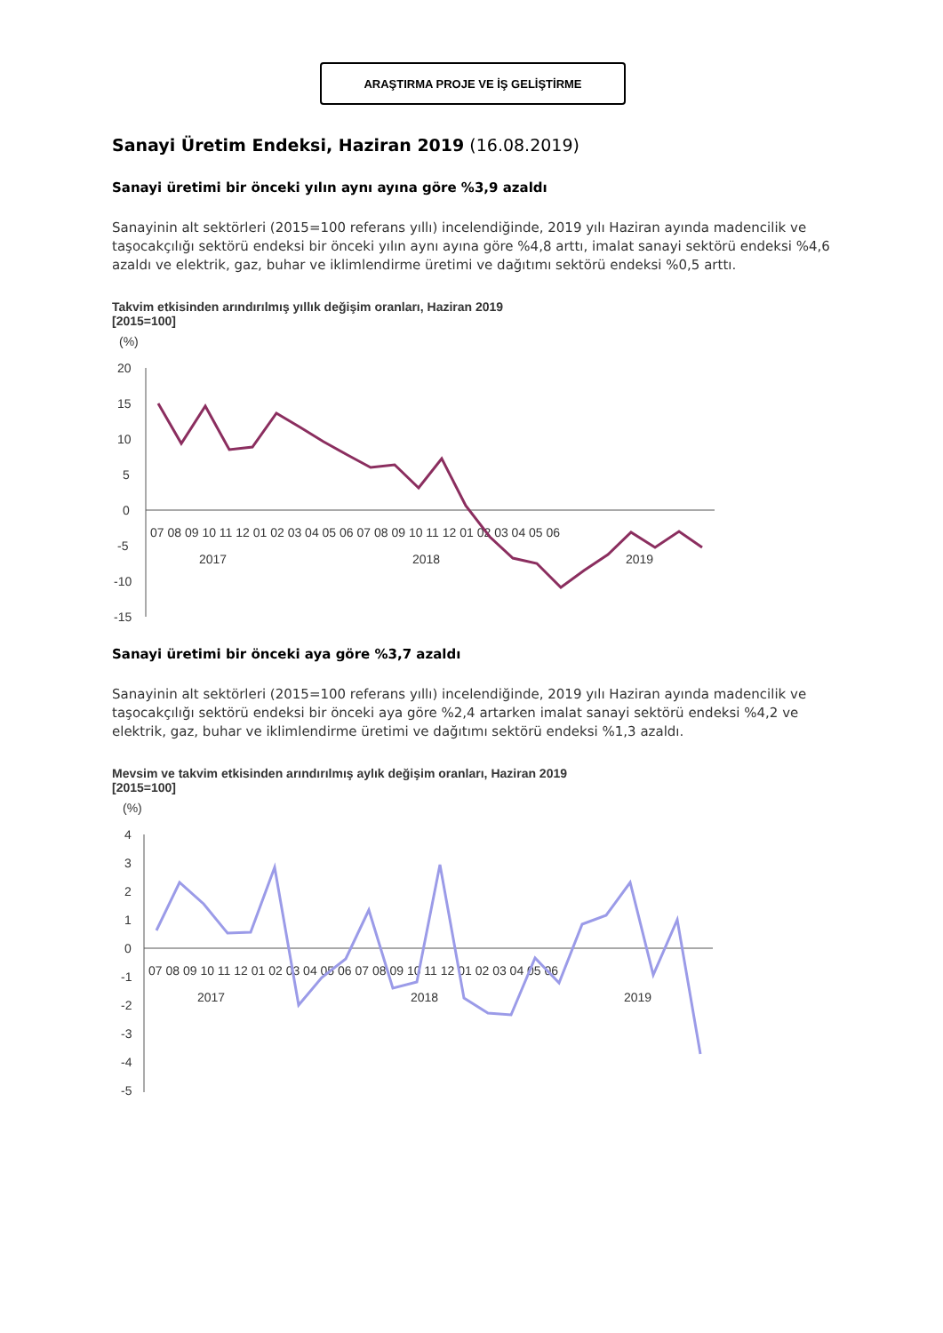ARAŞTIRMA PROJE VE İŞ GELİŞTİRME
Sanayi Üretim Endeksi, Haziran 2019 (16.08.2019)
Sanayi üretimi bir önceki yılın aynı ayına göre %3,9 azaldı
Sanayinin alt sektörleri (2015=100 referans yıllı) incelendiğinde, 2019 yılı Haziran ayında madencilik ve taşocakçılığı sektörü endeksi bir önceki yılın aynı ayına göre %4,8 arttı, imalat sanayi sektörü endeksi %4,6 azaldı ve elektrik, gaz, buhar ve iklimlendirme üretimi ve dağıtımı sektörü endeksi %0,5 arttı.
Takvim etkisinden arındırılmış yıllık değişim oranları, Haziran 2019
[2015=100]
(%)
20
15
10
5
0
-5
-10
-15
07 08 09 10 11 12 01 02 03 04 05 06 07 08 09 10 11 12 01 02 03 04 05 06
2017
2018
2019
Sanayi üretimi bir önceki aya göre %3,7 azaldı
Sanayinin alt sektörleri (2015=100 referans yıllı) incelendiğinde, 2019 yılı Haziran ayında madencilik ve taşocakçılığı sektörü endeksi bir önceki aya göre %2,4 artarken imalat sanayi sektörü endeksi %4,2 ve elektrik, gaz, buhar ve iklimlendirme üretimi ve dağıtımı sektörü endeksi %1,3 azaldı.
Mevsim ve takvim etkisinden arındırılmış aylık değişim oranları, Haziran 2019
[2015=100]
(%)
4
3
2
1
0
-1
-2
-3
-4
-5
07 08 09 10 11 12 01 02 03 04 05 06 07 08 09 10 11 12 01 02 03 04 05 06
2017
2018
2019